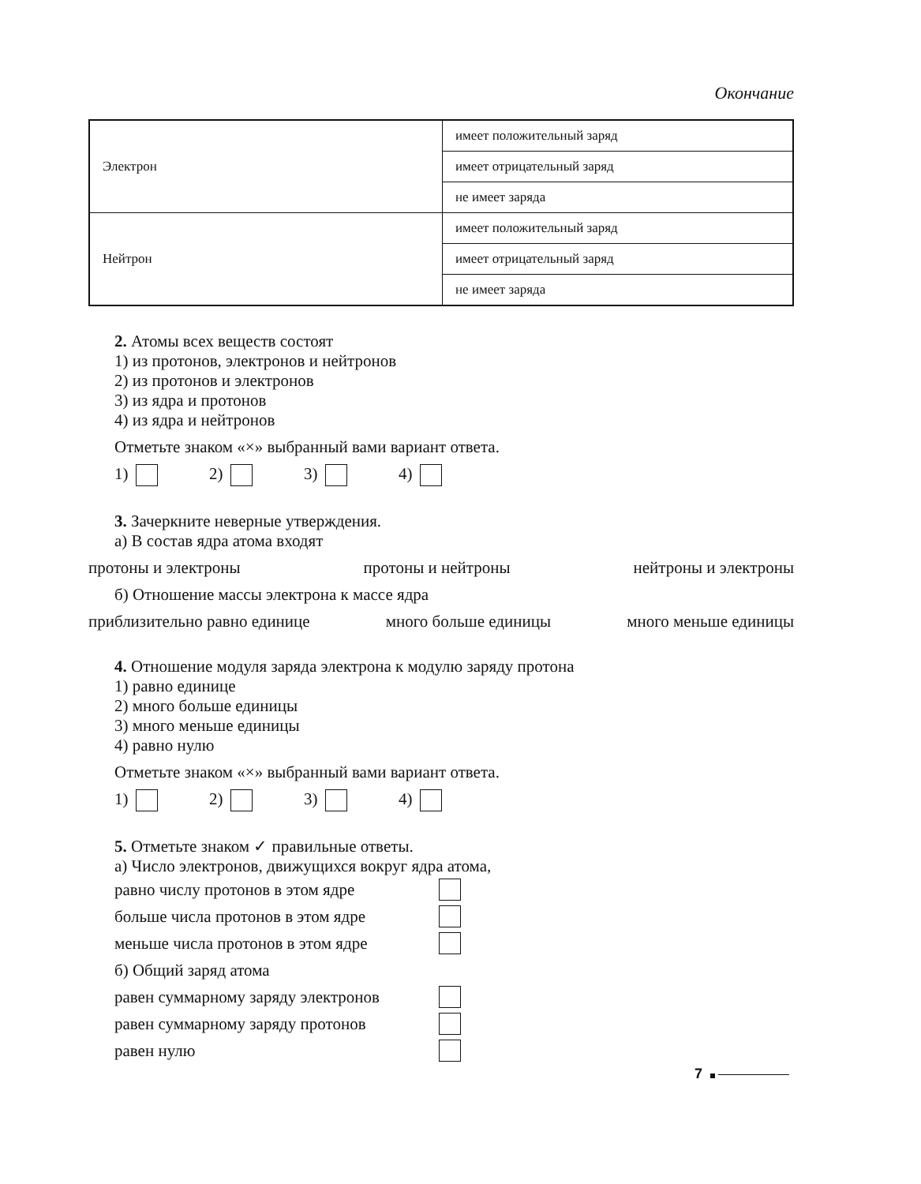Окончание
| Электрон | имеет положительный заряд |
| | имеет отрицательный заряд |
| | не имеет заряда |
| Нейтрон | имеет положительный заряд |
| | имеет отрицательный заряд |
| | не имеет заряда |
2. Атомы всех веществ состоят
1) из протонов, электронов и нейтронов
2) из протонов и электронов
3) из ядра и протонов
4) из ядра и нейтронов
Отметьте знаком «×» выбранный вами вариант ответа.
1) 2) 3) 4)
3. Зачеркните неверные утверждения.
а) В состав ядра атома входят
протоны и электроны протоны и нейтроны нейтроны и электроны
б) Отношение массы электрона к массе ядра
приблизительно равно единице много больше единицы много меньше единицы
4. Отношение модуля заряда электрона к модулю заряду протона
1) равно единице
2) много больше единицы
3) много меньше единицы
4) равно нулю
Отметьте знаком «×» выбранный вами вариант ответа.
1) 2) 3) 4)
5. Отметьте знаком ✓ правильные ответы.
а) Число электронов, движущихся вокруг ядра атома,
равно числу протонов в этом ядре
больше числа протонов в этом ядре
меньше числа протонов в этом ядре
б) Общий заряд атома
равен суммарному заряду электронов
равен суммарному заряду протонов
равен нулю
7